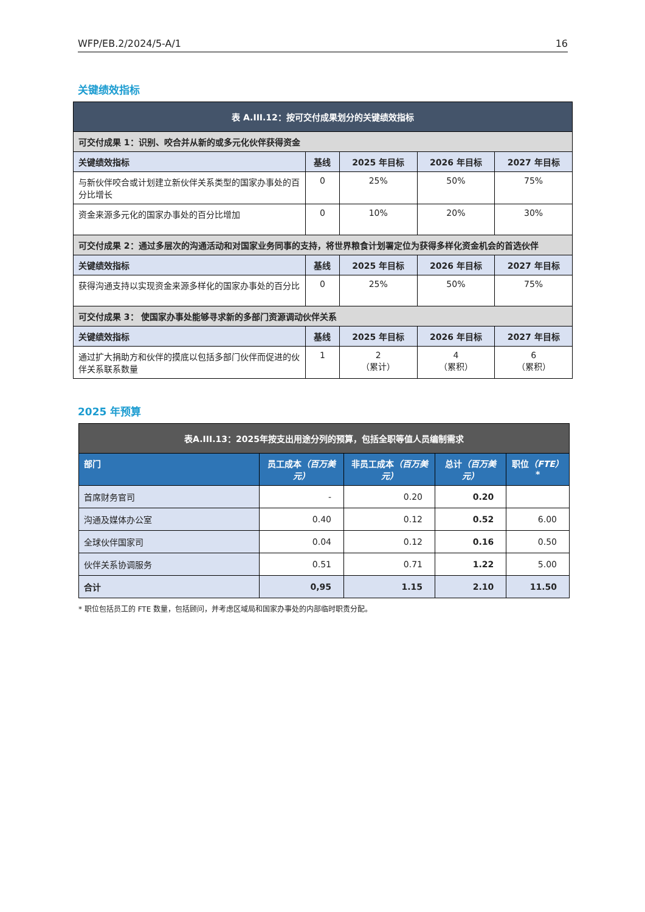WFP/EB.2/2024/5-A/1 16
关键绩效指标
| 表 A.III.12：按可交付成果划分的关键绩效指标 | | | | |
| --- | --- | --- | --- | --- |
| 可交付成果 1：识别、咬合并从新的或多元化伙伴获得资金 | | | | |
| 关键绩效指标 | 基线 | 2025 年目标 | 2026 年目标 | 2027 年目标 |
| 与新伙伴咬合或计划建立新伙伴关系类型的国家办事处的百分比增长 | 0 | 25% | 50% | 75% |
| 资金来源多元化的国家办事处的百分比增加 | 0 | 10% | 20% | 30% |
| 可交付成果 2：通过多层次的沟通活动和对国家业务同事的支持，将世界粮食计划署定位为获得多样化资金机会的首选伙伴 | | | | |
| 关键绩效指标 | 基线 | 2025 年目标 | 2026 年目标 | 2027 年目标 |
| 获得沟通支持以实现资金来源多样化的国家办事处的百分比 | 0 | 25% | 50% | 75% |
| 可交付成果 3： 使国家办事处能够寻求新的多部门资源调动伙伴关系 | | | | |
| 关键绩效指标 | 基线 | 2025 年目标 | 2026 年目标 | 2027 年目标 |
| 通过扩大捐助方和伙伴的摸底以包括多部门伙伴而促进的伙伴关系联系数量 | 1 | 2 （累计） | 4 （累积） | 6 （累积） |
2025 年预算
| 表A.III.13：2025年按支出用途分列的预算，包括全职等值人员编制需求 | | | | |
| --- | --- | --- | --- | --- |
| 部门 | 员工成本 （百万美元） | 非员工成本 （百万美元） | 总计 （百万美元） | 职位 （FTE） * |
| 首席财务官司 | - | 0.20 | 0.20 | |
| 沟通及媒体办公室 | 0.40 | 0.12 | 0.52 | 6.00 |
| 全球伙伴国家司 | 0.04 | 0.12 | 0.16 | 0.50 |
| 伙伴关系协调服务 | 0.51 | 0.71 | 1.22 | 5.00 |
| 合计 | 0,95 | 1.15 | 2.10 | 11.50 |
* 职位包括员工的 FTE 数量，包括顾问，并考虑区域局和国家办事处的内部临时职责分配。